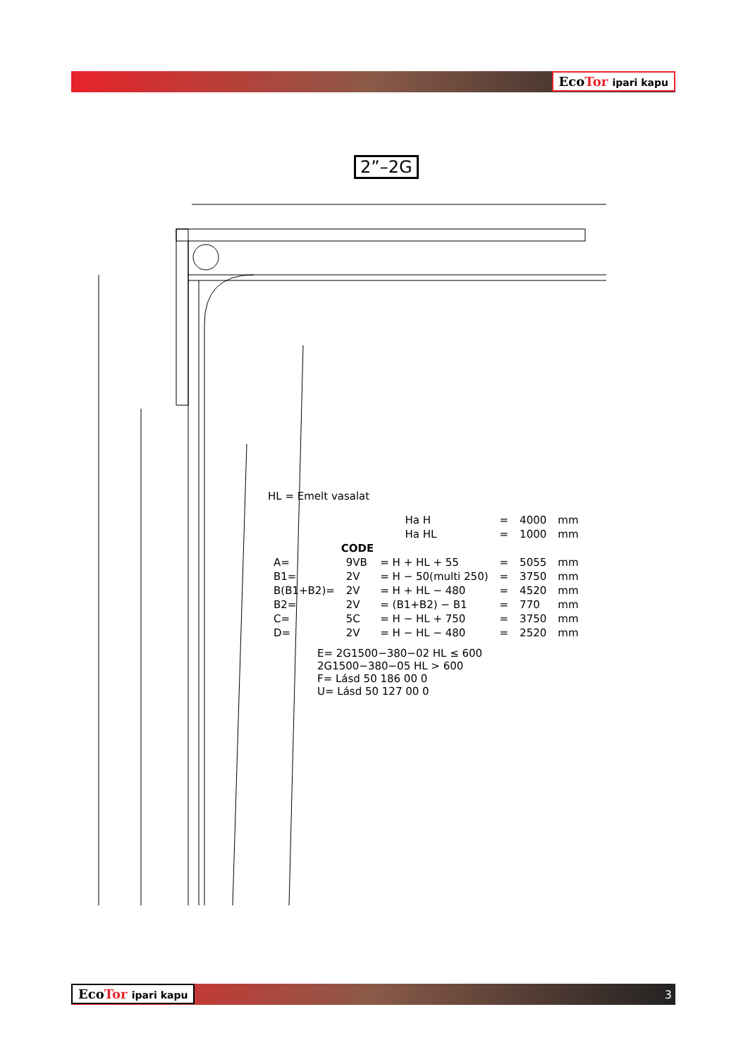EcoTor ipari kapu
2”–2G
HL = Emelt vasalat
| | | | Ha H | = | 4000 | mm |
| | | | Ha HL | = | 1000 | mm |
| | CODE | | | | | |
| A= | 9VB | = H + HL + 55 | | = | 5055 | mm |
| B1= | 2V | = H − 50(multi 250) | | = | 3750 | mm |
| B(B1+B2)= | 2V | = H + HL − 480 | | = | 4520 | mm |
| B2= | 2V | = (B1+B2) − B1 | | = | 770 | mm |
| C= | 5C | = H − HL + 750 | | = | 3750 | mm |
| D= | 2V | = H − HL − 480 | | = | 2520 | mm |
E= 2G1500−380−02 HL ≤ 600
2G1500−380−05 HL > 600
F= Lásd 50 186 00 0
U= Lásd 50 127 00 0
EcoTor ipari kapu 3